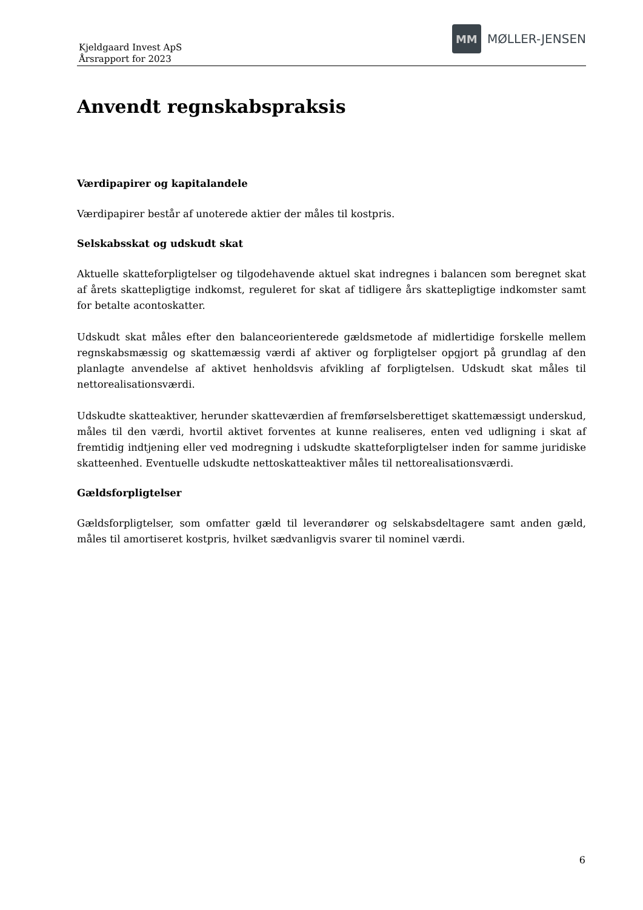Kjeldgaard Invest ApS
Årsrapport for 2023
MM
MØLLER-JENSEN
Anvendt regnskabspraksis
Værdipapirer og kapitalandele
Værdipapirer består af unoterede aktier der måles til kostpris.
Selskabsskat og udskudt skat
Aktuelle skatteforpligtelser og tilgodehavende aktuel skat indregnes i balancen som beregnet skat af årets skattepligtige indkomst, reguleret for skat af tidligere års skattepligtige indkomster samt for betalte acontoskatter.
Udskudt skat måles efter den balanceorienterede gældsmetode af midlertidige forskelle mellem regnskabsmæssig og skattemæssig værdi af aktiver og forpligtelser opgjort på grundlag af den planlagte anvendelse af aktivet henholdsvis afvikling af forpligtelsen. Udskudt skat måles til nettorealisationsværdi.
Udskudte skatteaktiver, herunder skatteværdien af fremførselsberettiget skattemæssigt under­skud, måles til den værdi, hvortil aktivet forventes at kunne realiseres, enten ved udligning i skat af fremtidig indtjening eller ved modregning i udskudte skatteforpligtelser inden for sam­me juridiske skatteenhed. Eventuelle udskudte nettoskatteaktiver måles til nettorealisationsværdi.
Gældsforpligtelser
Gældsforpligtelser, som omfatter gæld til leverandører og selskabsdeltagere samt anden gæld, måles til amortiseret kostpris, hvilket sædvanligvis svarer til nominel værdi.
6